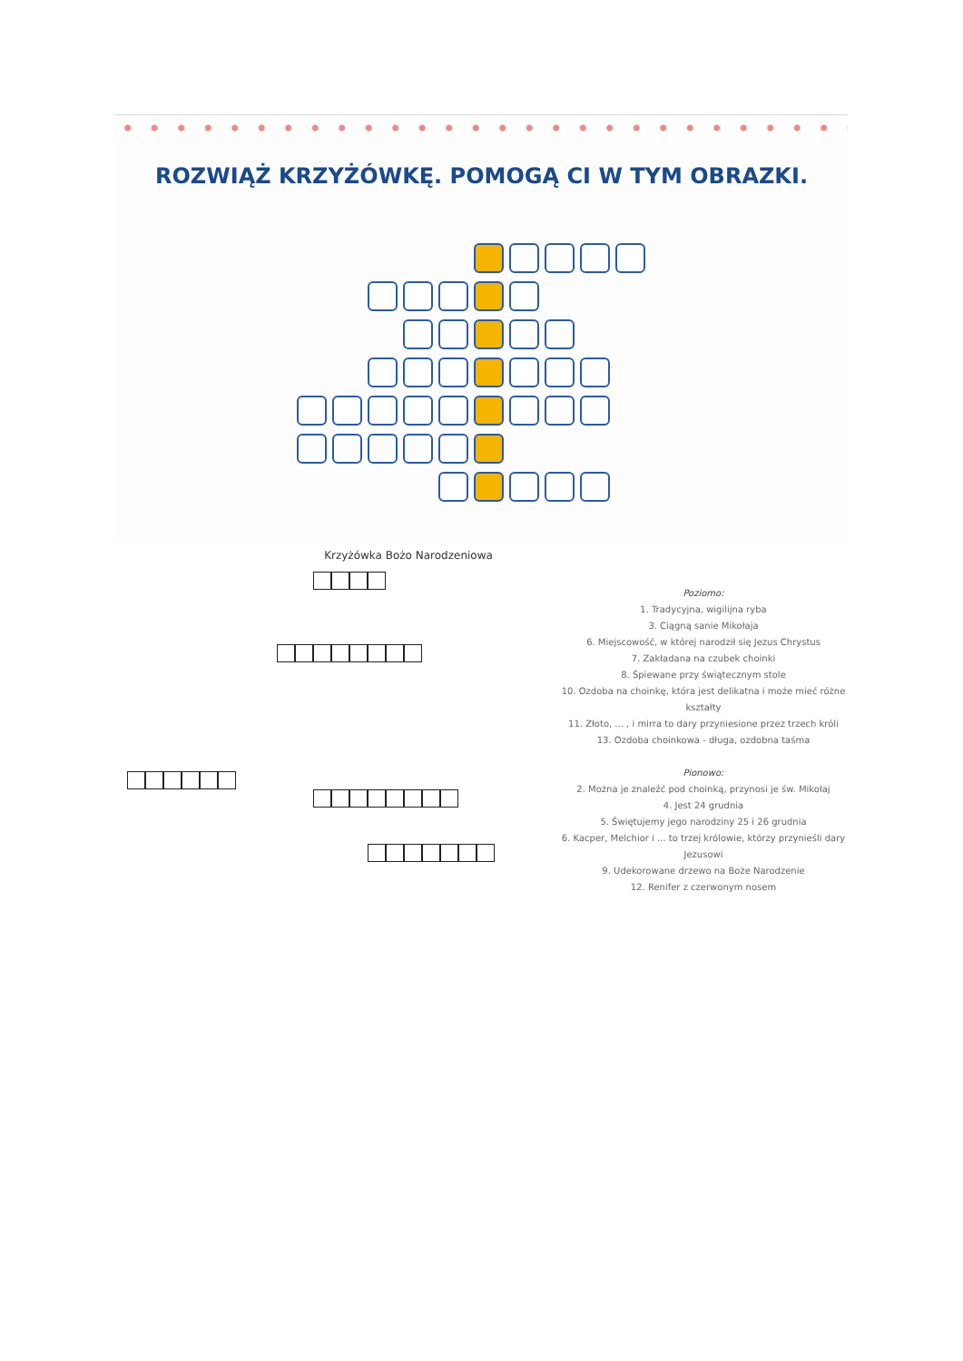ROZWIĄŻ KRZYŻÓWKĘ. POMOGĄ CI W TYM OBRAZKI.
Krzyżówka Bożo Narodzeniowa
Poziomo:
1. Tradycyjna, wigilijna ryba
3. Ciągną sanie Mikołaja
6. Miejscowość, w której narodził się Jezus Chrystus
7. Zakładana na czubek choinki
8. Śpiewane przy świątecznym stole
10. Ozdoba na choinkę, która jest delikatna i może mieć różne kształty
11. Złoto, ... , i mirra to dary przyniesione przez trzech króli
13. Ozdoba choinkowa - długa, ozdobna taśma
Pionowo:
2. Można je znaleźć pod choinką, przynosi je św. Mikołaj
4. Jest 24 grudnia
5. Świętujemy jego narodziny 25 i 26 grudnia
6. Kacper, Melchior i ... to trzej królowie, którzy przynieśli dary Jezusowi
9. Udekorowane drzewo na Boże Narodzenie
12. Renifer z czerwonym nosem